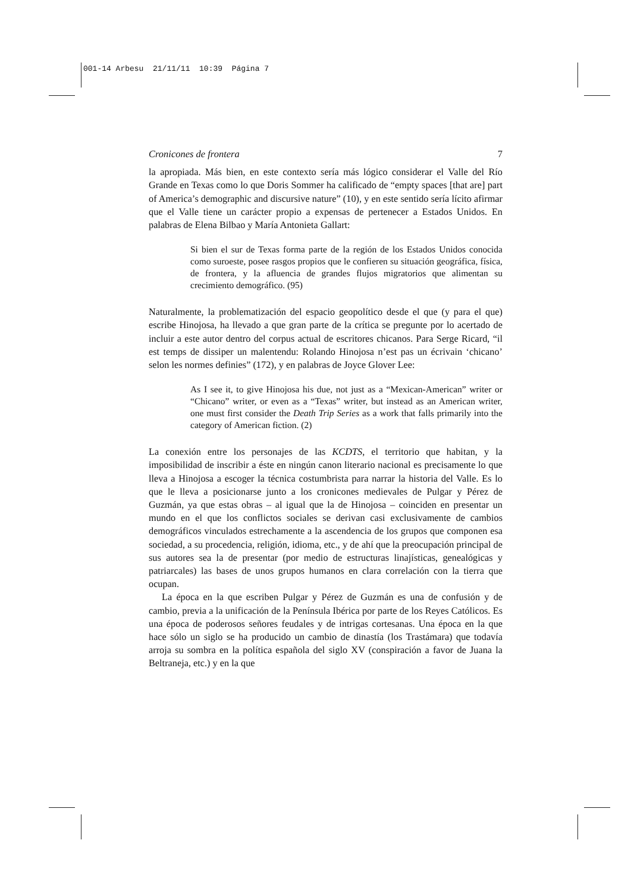001-14 Arbesu 21/11/11 10:39 Página 7
Cronicones de frontera 7
la apropiada. Más bien, en este contexto sería más lógico considerar el Valle del Río Grande en Texas como lo que Doris Sommer ha calificado de “empty spaces [that are] part of America’s demographic and discursive nature” (10), y en este sentido sería lícito afirmar que el Valle tiene un carácter propio a expensas de pertenecer a Estados Unidos. En palabras de Elena Bilbao y María Antonieta Gallart:
Si bien el sur de Texas forma parte de la región de los Estados Unidos conocida como suroeste, posee rasgos propios que le confieren su situación geográfica, física, de frontera, y la afluencia de grandes flujos migratorios que alimentan su crecimiento demográfico. (95)
Naturalmente, la problematización del espacio geopolítico desde el que (y para el que) escribe Hinojosa, ha llevado a que gran parte de la crítica se pregunte por lo acertado de incluir a este autor dentro del corpus actual de escritores chicanos. Para Serge Ricard, “il est temps de dissiper un malentendu: Rolando Hinojosa n’est pas un écrivain ‘chicano’ selon les normes definies” (172), y en palabras de Joyce Glover Lee:
As I see it, to give Hinojosa his due, not just as a “Mexican-American” writer or “Chicano” writer, or even as a “Texas” writer, but instead as an American writer, one must first consider the Death Trip Series as a work that falls primarily into the category of American fiction. (2)
La conexión entre los personajes de las KCDTS, el territorio que habitan, y la imposibilidad de inscribir a éste en ningún canon literario nacional es precisamente lo que lleva a Hinojosa a escoger la técnica costumbrista para narrar la historia del Valle. Es lo que le lleva a posicionarse junto a los cronicones medievales de Pulgar y Pérez de Guzmán, ya que estas obras – al igual que la de Hinojosa – coinciden en presentar un mundo en el que los conflictos sociales se derivan casi exclusivamente de cambios demográficos vinculados estrechamente a la ascendencia de los grupos que componen esa sociedad, a su procedencia, religión, idioma, etc., y de ahí que la preocupación principal de sus autores sea la de presentar (por medio de estructuras linajísticas, genealógicas y patriarcales) las bases de unos grupos humanos en clara correlación con la tierra que ocupan.
La época en la que escriben Pulgar y Pérez de Guzmán es una de confusión y de cambio, previa a la unificación de la Península Ibérica por parte de los Reyes Católicos. Es una época de poderosos señores feudales y de intrigas cortesanas. Una época en la que hace sólo un siglo se ha producido un cambio de dinastía (los Trastámara) que todavía arroja su sombra en la política española del siglo XV (conspiración a favor de Juana la Beltraneja, etc.) y en la que